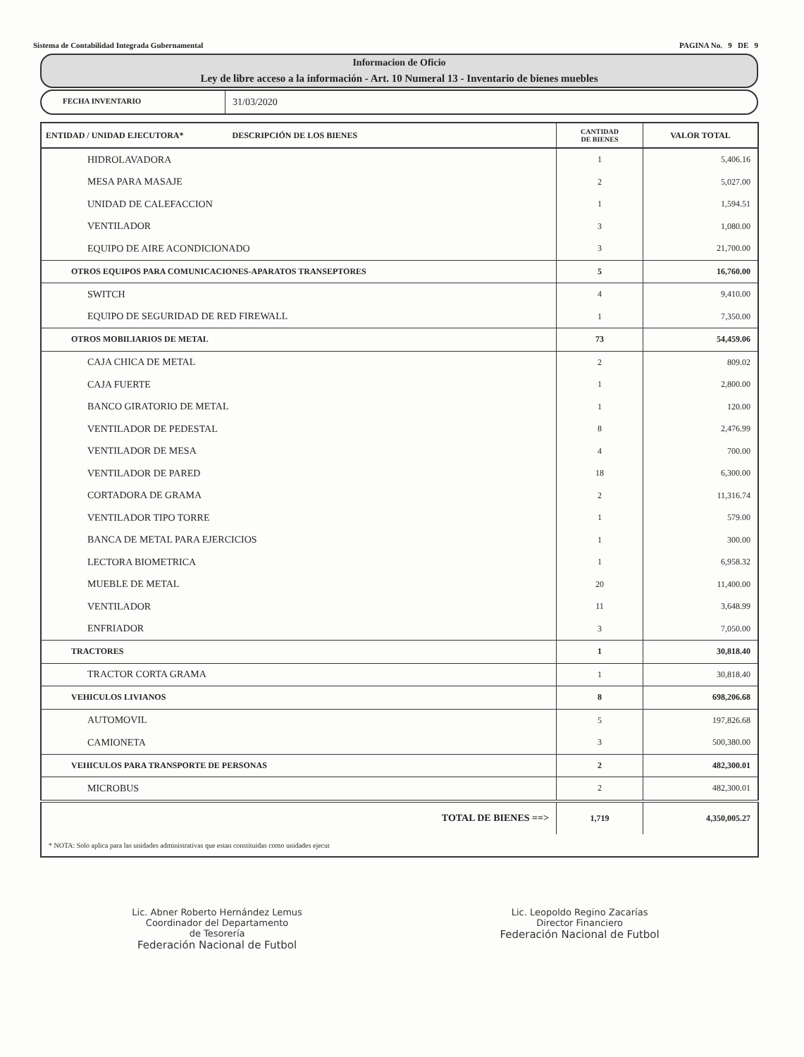Sistema de Contabilidad Integrada Gubernamental PAGINA No. 9 DE 9
Informacion de Oficio
Ley de libre acceso a la información - Art. 10 Numeral 13 - Inventario de bienes muebles
FECHA INVENTARIO 31/03/2020
| ENTIDAD / UNIDAD EJECUTORA* DESCRIPCIÓN DE LOS BIENES | CANTIDAD DE BIENES | VALOR TOTAL |
| --- | --- | --- |
| HIDROLAVADORA | 1 | 5,406.16 |
| MESA PARA MASAJE | 2 | 5,027.00 |
| UNIDAD DE CALEFACCION | 1 | 1,594.51 |
| VENTILADOR | 3 | 1,080.00 |
| EQUIPO DE AIRE ACONDICIONADO | 3 | 21,700.00 |
| OTROS EQUIPOS PARA COMUNICACIONES-APARATOS TRANSEPTORES | 5 | 16,760.00 |
| SWITCH | 4 | 9,410.00 |
| EQUIPO DE SEGURIDAD DE RED FIREWALL | 1 | 7,350.00 |
| OTROS MOBILIARIOS DE METAL | 73 | 54,459.06 |
| CAJA CHICA DE METAL | 2 | 809.02 |
| CAJA FUERTE | 1 | 2,800.00 |
| BANCO GIRATORIO DE METAL | 1 | 120.00 |
| VENTILADOR DE PEDESTAL | 8 | 2,476.99 |
| VENTILADOR DE MESA | 4 | 700.00 |
| VENTILADOR DE PARED | 18 | 6,300.00 |
| CORTADORA DE GRAMA | 2 | 11,316.74 |
| VENTILADOR TIPO TORRE | 1 | 579.00 |
| BANCA DE METAL PARA EJERCICIOS | 1 | 300.00 |
| LECTORA BIOMETRICA | 1 | 6,958.32 |
| MUEBLE DE METAL | 20 | 11,400.00 |
| VENTILADOR | 11 | 3,648.99 |
| ENFRIADOR | 3 | 7,050.00 |
| TRACTORES | 1 | 30,818.40 |
| TRACTOR CORTA GRAMA | 1 | 30,818.40 |
| VEHICULOS LIVIANOS | 8 | 698,206.68 |
| AUTOMOVIL | 5 | 197,826.68 |
| CAMIONETA | 3 | 500,380.00 |
| VEHICULOS PARA TRANSPORTE DE PERSONAS | 2 | 482,300.01 |
| MICROBUS | 2 | 482,300.01 |
| TOTAL DE BIENES ==> | 1,719 | 4,350,005.27 |
| * NOTA: Solo aplica para las unidades administrativas que estan constituidas como unidades ejecut | | |
Lic. Abner Roberto Hernández Lemus
Coordinador del Departamento
de Tesorería
Federación Nacional de Futbol
Lic. Leopoldo Regino Zacarías
Director Financiero
Federación Nacional de Futbol